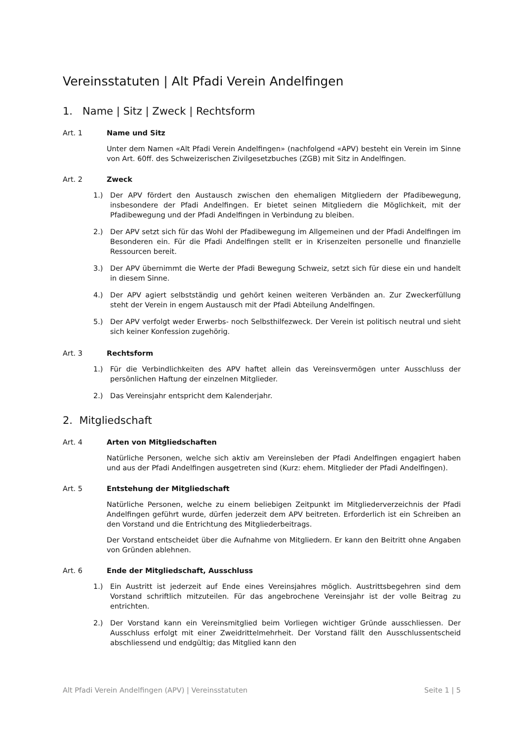Vereinsstatuten | Alt Pfadi Verein Andelfingen
1. Name | Sitz | Zweck | Rechtsform
Art. 1 Name und Sitz
Unter dem Namen «Alt Pfadi Verein Andelfingen» (nachfolgend «APV) besteht ein Verein im Sinne von Art. 60ff. des Schweizerischen Zivilgesetzbuches (ZGB) mit Sitz in Andelfingen.
Art. 2 Zweck
1.) Der APV fördert den Austausch zwischen den ehemaligen Mitgliedern der Pfadibewegung, insbesondere der Pfadi Andelfingen. Er bietet seinen Mitgliedern die Möglichkeit, mit der Pfadibewegung und der Pfadi Andelfingen in Verbindung zu bleiben.
2.) Der APV setzt sich für das Wohl der Pfadibewegung im Allgemeinen und der Pfadi Andelfingen im Besonderen ein. Für die Pfadi Andelfingen stellt er in Krisenzeiten personelle und finanzielle Ressourcen bereit.
3.) Der APV übernimmt die Werte der Pfadi Bewegung Schweiz, setzt sich für diese ein und handelt in diesem Sinne.
4.) Der APV agiert selbstständig und gehört keinen weiteren Verbänden an. Zur Zweckerfüllung steht der Verein in engem Austausch mit der Pfadi Abteilung Andelfingen.
5.) Der APV verfolgt weder Erwerbs- noch Selbsthilfezweck. Der Verein ist politisch neutral und sieht sich keiner Konfession zugehörig.
Art. 3 Rechtsform
1.) Für die Verbindlichkeiten des APV haftet allein das Vereinsvermögen unter Ausschluss der persönlichen Haftung der einzelnen Mitglieder.
2.) Das Vereinsjahr entspricht dem Kalenderjahr.
2. Mitgliedschaft
Art. 4 Arten von Mitgliedschaften
Natürliche Personen, welche sich aktiv am Vereinsleben der Pfadi Andelfingen engagiert haben und aus der Pfadi Andelfingen ausgetreten sind (Kurz: ehem. Mitglieder der Pfadi Andelfingen).
Art. 5 Entstehung der Mitgliedschaft
Natürliche Personen, welche zu einem beliebigen Zeitpunkt im Mitgliederverzeichnis der Pfadi Andelfingen geführt wurde, dürfen jederzeit dem APV beitreten. Erforderlich ist ein Schreiben an den Vorstand und die Entrichtung des Mitgliederbeitrags.
Der Vorstand entscheidet über die Aufnahme von Mitgliedern. Er kann den Beitritt ohne Angaben von Gründen ablehnen.
Art. 6 Ende der Mitgliedschaft, Ausschluss
1.) Ein Austritt ist jederzeit auf Ende eines Vereinsjahres möglich. Austrittsbegehren sind dem Vorstand schriftlich mitzuteilen. Für das angebrochene Vereinsjahr ist der volle Beitrag zu entrichten.
2.) Der Vorstand kann ein Vereinsmitglied beim Vorliegen wichtiger Gründe ausschliessen. Der Ausschluss erfolgt mit einer Zweidrittelmehrheit. Der Vorstand fällt den Ausschlussentscheid abschliessend und endgültig; das Mitglied kann den
Alt Pfadi Verein Andelfingen (APV) | Vereinsstatuten Seite 1 | 5